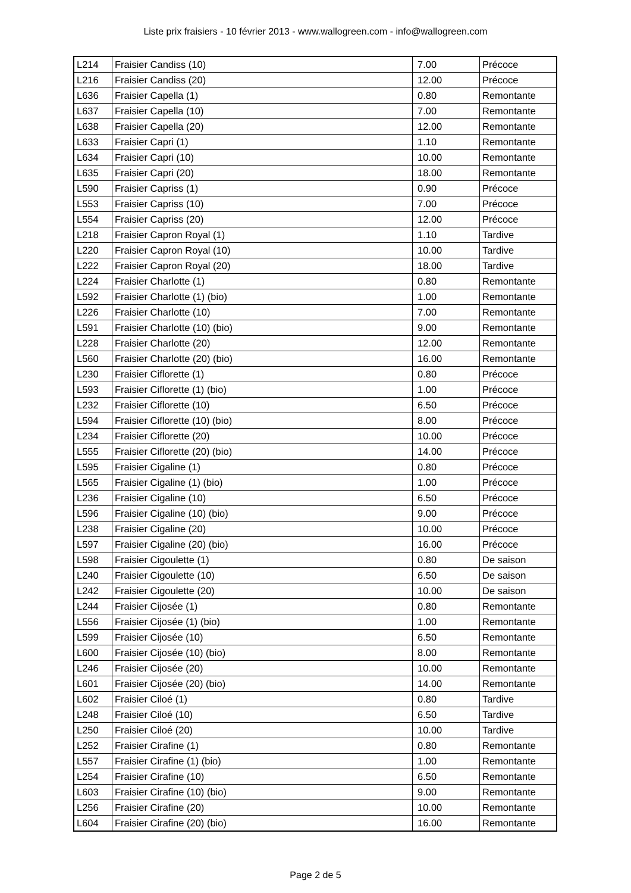Liste prix fraisiers - 10 février 2013 - www.wallogreen.com - info@wallogreen.com
| L214 | Fraisier Candiss (10) | 7.00 | Précoce |
| L216 | Fraisier Candiss (20) | 12.00 | Précoce |
| L636 | Fraisier Capella (1) | 0.80 | Remontante |
| L637 | Fraisier Capella (10) | 7.00 | Remontante |
| L638 | Fraisier Capella (20) | 12.00 | Remontante |
| L633 | Fraisier Capri (1) | 1.10 | Remontante |
| L634 | Fraisier Capri (10) | 10.00 | Remontante |
| L635 | Fraisier Capri (20) | 18.00 | Remontante |
| L590 | Fraisier Capriss (1) | 0.90 | Précoce |
| L553 | Fraisier Capriss (10) | 7.00 | Précoce |
| L554 | Fraisier Capriss (20) | 12.00 | Précoce |
| L218 | Fraisier Capron Royal (1) | 1.10 | Tardive |
| L220 | Fraisier Capron Royal (10) | 10.00 | Tardive |
| L222 | Fraisier Capron Royal (20) | 18.00 | Tardive |
| L224 | Fraisier Charlotte (1) | 0.80 | Remontante |
| L592 | Fraisier Charlotte (1) (bio) | 1.00 | Remontante |
| L226 | Fraisier Charlotte (10) | 7.00 | Remontante |
| L591 | Fraisier Charlotte (10) (bio) | 9.00 | Remontante |
| L228 | Fraisier Charlotte (20) | 12.00 | Remontante |
| L560 | Fraisier Charlotte (20) (bio) | 16.00 | Remontante |
| L230 | Fraisier Ciflorette (1) | 0.80 | Précoce |
| L593 | Fraisier Ciflorette (1) (bio) | 1.00 | Précoce |
| L232 | Fraisier Ciflorette (10) | 6.50 | Précoce |
| L594 | Fraisier Ciflorette (10) (bio) | 8.00 | Précoce |
| L234 | Fraisier Ciflorette (20) | 10.00 | Précoce |
| L555 | Fraisier Ciflorette (20) (bio) | 14.00 | Précoce |
| L595 | Fraisier Cigaline (1) | 0.80 | Précoce |
| L565 | Fraisier Cigaline (1) (bio) | 1.00 | Précoce |
| L236 | Fraisier Cigaline (10) | 6.50 | Précoce |
| L596 | Fraisier Cigaline (10) (bio) | 9.00 | Précoce |
| L238 | Fraisier Cigaline (20) | 10.00 | Précoce |
| L597 | Fraisier Cigaline (20) (bio) | 16.00 | Précoce |
| L598 | Fraisier Cigoulette (1) | 0.80 | De saison |
| L240 | Fraisier Cigoulette (10) | 6.50 | De saison |
| L242 | Fraisier Cigoulette (20) | 10.00 | De saison |
| L244 | Fraisier Cijosée (1) | 0.80 | Remontante |
| L556 | Fraisier Cijosée (1) (bio) | 1.00 | Remontante |
| L599 | Fraisier Cijosée (10) | 6.50 | Remontante |
| L600 | Fraisier Cijosée (10) (bio) | 8.00 | Remontante |
| L246 | Fraisier Cijosée (20) | 10.00 | Remontante |
| L601 | Fraisier Cijosée (20) (bio) | 14.00 | Remontante |
| L602 | Fraisier Ciloé (1) | 0.80 | Tardive |
| L248 | Fraisier Ciloé (10) | 6.50 | Tardive |
| L250 | Fraisier Ciloé (20) | 10.00 | Tardive |
| L252 | Fraisier Cirafine (1) | 0.80 | Remontante |
| L557 | Fraisier Cirafine (1) (bio) | 1.00 | Remontante |
| L254 | Fraisier Cirafine (10) | 6.50 | Remontante |
| L603 | Fraisier Cirafine (10) (bio) | 9.00 | Remontante |
| L256 | Fraisier Cirafine (20) | 10.00 | Remontante |
| L604 | Fraisier Cirafine (20) (bio) | 16.00 | Remontante |
Page 2 de 5